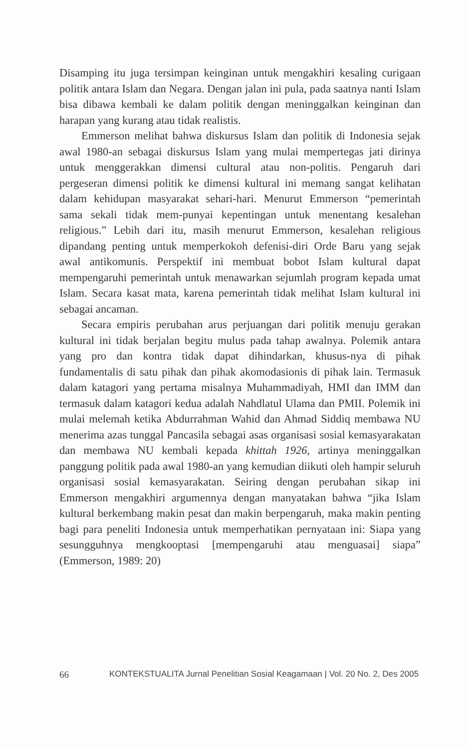Disamping itu juga tersimpan keinginan untuk mengakhiri kesaling curigaan politik antara Islam dan Negara. Dengan jalan ini pula, pada saatnya nanti Islam bisa dibawa kembali ke dalam politik dengan meninggalkan keinginan dan harapan yang kurang atau tidak realistis.
Emmerson melihat bahwa diskursus Islam dan politik di Indonesia sejak awal 1980-an sebagai diskursus Islam yang mulai mempertegas jati dirinya untuk menggerakkan dimensi cultural atau non-politis. Pengaruh dari pergeseran dimensi politik ke dimensi kultural ini memang sangat kelihatan dalam kehidupan masyarakat sehari-hari. Menurut Emmerson “pemerintah sama sekali tidak mem-punyai kepentingan untuk menentang kesalehan religious.” Lebih dari itu, masih menurut Emmerson, kesalehan religious dipandang penting untuk memperkokoh defenisi-diri Orde Baru yang sejak awal antikomunis. Perspektif ini membuat bobot Islam kultural dapat mempengaruhi pemerintah untuk menawarkan sejumlah program kepada umat Islam. Secara kasat mata, karena pemerintah tidak melihat Islam kultural ini sebagai ancaman.
Secara empiris perubahan arus perjuangan dari politik menuju gerakan kultural ini tidak berjalan begitu mulus pada tahap awalnya. Polemik antara yang pro dan kontra tidak dapat dihindarkan, khusus-nya di pihak fundamentalis di satu pihak dan pihak akomodasionis di pihak lain. Termasuk dalam katagori yang pertama misalnya Muhammadiyah, HMI dan IMM dan termasuk dalam katagori kedua adalah Nahdlatul Ulama dan PMII. Polemik ini mulai melemah ketika Abdurrahman Wahid dan Ahmad Siddiq membawa NU menerima azas tunggal Pancasila sebagai asas organisasi sosial kemasyarakatan dan membawa NU kembali kepada khittah 1926, artinya meninggalkan panggung politik pada awal 1980-an yang kemudian diikuti oleh hampir seluruh organisasi sosial kemasyarakatan. Seiring dengan perubahan sikap ini Emmerson mengakhiri argumennya dengan manyatakan bahwa “jika Islam kultural berkembang makin pesat dan makin berpengaruh, maka makin penting bagi para peneliti Indonesia untuk memperhatikan pernyataan ini: Siapa yang sesungguhnya mengkooptasi [mempengaruhi atau menguasai] siapa” (Emmerson, 1989: 20)
66 KONTEKSTUALITA Jurnal Penelitian Sosial Keagamaan | Vol. 20 No. 2, Des 2005